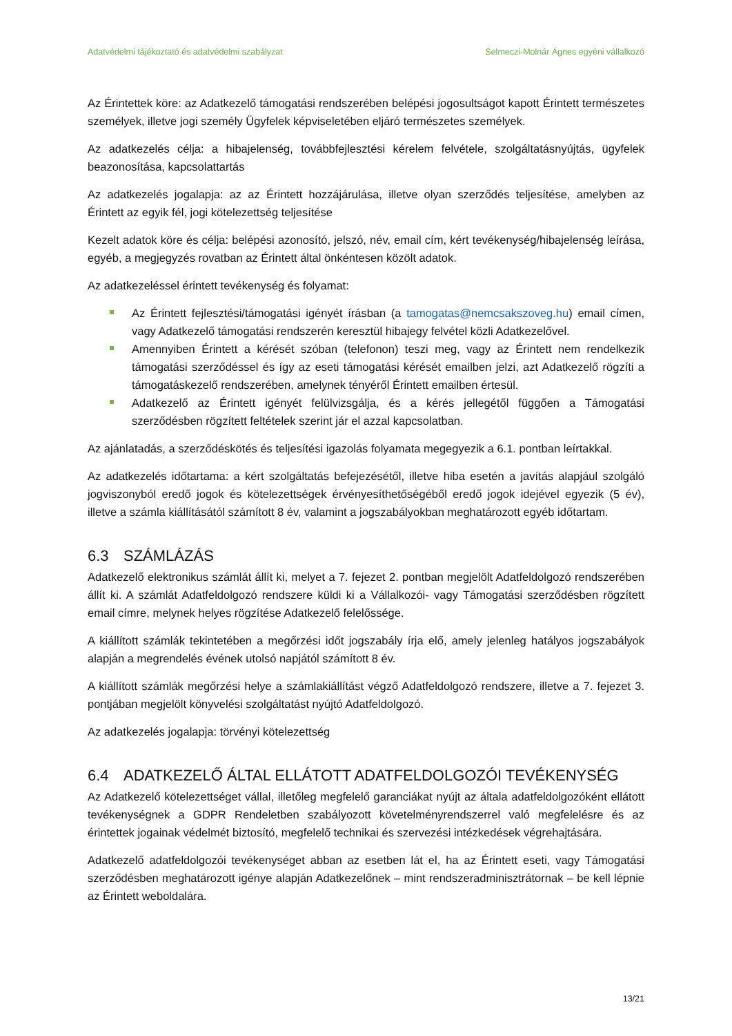Adatvédelmi tájékoztató és adatvédelmi szabályzat Selmeczi-Molnár Ágnes egyéni vállalkozó
Az Érintettek köre: az Adatkezelő támogatási rendszerében belépési jogosultságot kapott Érintett természetes személyek, illetve jogi személy Ügyfelek képviseletében eljáró természetes személyek.
Az adatkezelés célja: a hibajelenség, továbbfejlesztési kérelem felvétele, szolgáltatásnyújtás, ügyfelek beazonosítása, kapcsolattartás
Az adatkezelés jogalapja: az az Érintett hozzájárulása, illetve olyan szerződés teljesítése, amelyben az Érintett az egyik fél, jogi kötelezettség teljesítése
Kezelt adatok köre és célja: belépési azonosító, jelszó, név, email cím, kért tevékenység/hibajelenség leírása, egyéb, a megjegyzés rovatban az Érintett által önkéntesen közölt adatok.
Az adatkezeléssel érintett tevékenység és folyamat:
Az Érintett fejlesztési/támogatási igényét írásban (a tamogatas@nemcsakszoveg.hu) email címen, vagy Adatkezelő támogatási rendszerén keresztül hibajegy felvétel közli Adatkezelővel.
Amennyiben Érintett a kérését szóban (telefonon) teszi meg, vagy az Érintett nem rendelkezik támogatási szerződéssel és így az eseti támogatási kérését emailben jelzi, azt Adatkezelő rögzíti a támogatáskezelő rendszerében, amelynek tényéről Érintett emailben értesül.
Adatkezelő az Érintett igényét felülvizsgálja, és a kérés jellegétől függően a Támogatási szerződésben rögzített feltételek szerint jár el azzal kapcsolatban.
Az ajánlatadás, a szerződéskötés és teljesítési igazolás folyamata megegyezik a 6.1. pontban leírtakkal.
Az adatkezelés időtartama: a kért szolgáltatás befejezésétől, illetve hiba esetén a javítás alapjául szolgáló jogviszonyból eredő jogok és kötelezettségek érvényesíthetőségéből eredő jogok idejével egyezik (5 év), illetve a számla kiállításától számított 8 év, valamint a jogszabályokban meghatározott egyéb időtartam.
6.3 SZÁMLÁZÁS
Adatkezelő elektronikus számlát állít ki, melyet a 7. fejezet 2. pontban megjelölt Adatfeldolgozó rendszerében állít ki. A számlát Adatfeldolgozó rendszere küldi ki a Vállalkozói- vagy Támogatási szerződésben rögzített email címre, melynek helyes rögzítése Adatkezelő felelőssége.
A kiállított számlák tekintetében a megőrzési időt jogszabály írja elő, amely jelenleg hatályos jogszabályok alapján a megrendelés évének utolsó napjától számított 8 év.
A kiállított számlák megőrzési helye a számlakiállítást végző Adatfeldolgozó rendszere, illetve a 7. fejezet 3. pontjában megjelölt könyvelési szolgáltatást nyújtó Adatfeldolgozó.
Az adatkezelés jogalapja: törvényi kötelezettség
6.4 ADATKEZELŐ ÁLTAL ELLÁTOTT ADATFELDOLGOZÓI TEVÉKENYSÉG
Az Adatkezelő kötelezettséget vállal, illetőleg megfelelő garanciákat nyújt az általa adatfeldolgozóként ellátott tevékenységnek a GDPR Rendeletben szabályozott követelményrendszerrel való megfelelésre és az érintettek jogainak védelmét biztosító, megfelelő technikai és szervezési intézkedések végrehajtására.
Adatkezelő adatfeldolgozói tevékenységet abban az esetben lát el, ha az Érintett eseti, vagy Támogatási szerződésben meghatározott igénye alapján Adatkezelőnek – mint rendszeradminisztrátornak – be kell lépnie az Érintett weboldalára.
13/21